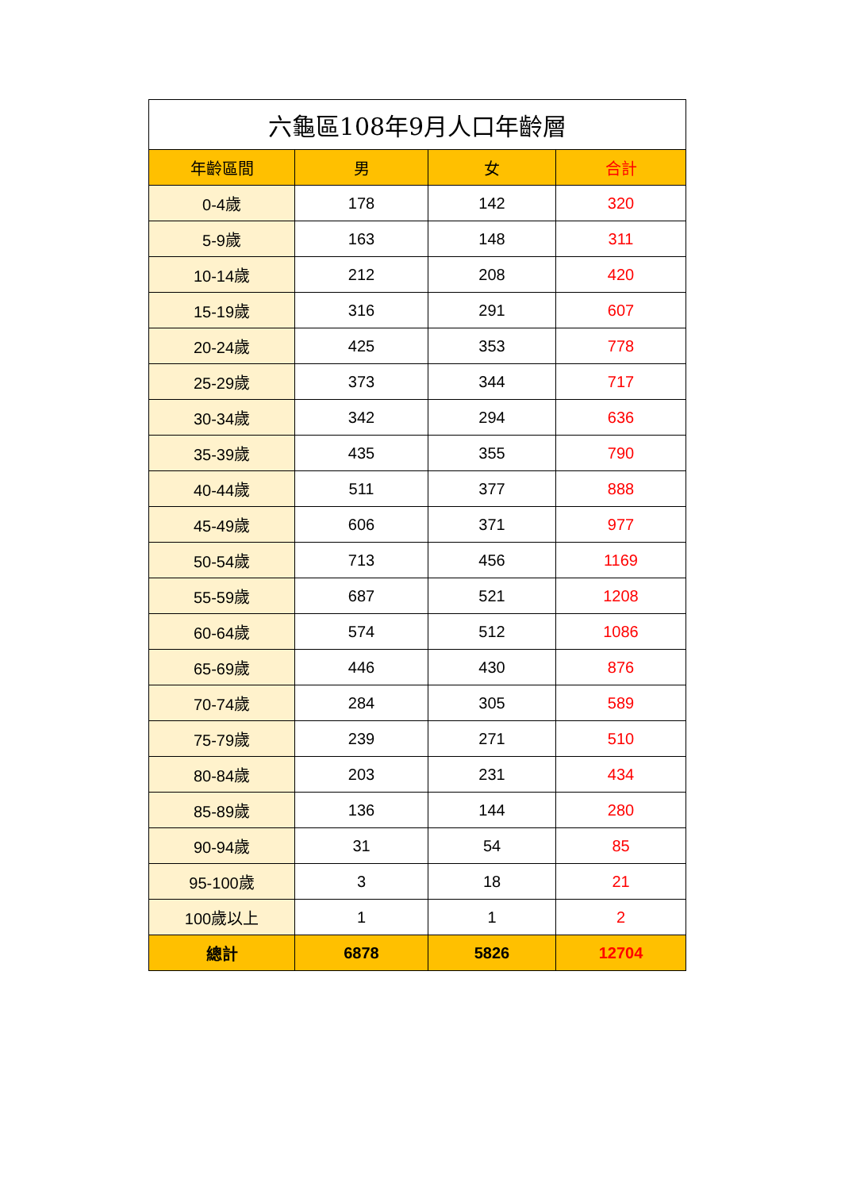| 六龜區108年9月人口年齡層 | | | |
| 年齡區間 | 男 | 女 | 合計 |
| 0-4歲 | 178 | 142 | 320 |
| 5-9歲 | 163 | 148 | 311 |
| 10-14歲 | 212 | 208 | 420 |
| 15-19歲 | 316 | 291 | 607 |
| 20-24歲 | 425 | 353 | 778 |
| 25-29歲 | 373 | 344 | 717 |
| 30-34歲 | 342 | 294 | 636 |
| 35-39歲 | 435 | 355 | 790 |
| 40-44歲 | 511 | 377 | 888 |
| 45-49歲 | 606 | 371 | 977 |
| 50-54歲 | 713 | 456 | 1169 |
| 55-59歲 | 687 | 521 | 1208 |
| 60-64歲 | 574 | 512 | 1086 |
| 65-69歲 | 446 | 430 | 876 |
| 70-74歲 | 284 | 305 | 589 |
| 75-79歲 | 239 | 271 | 510 |
| 80-84歲 | 203 | 231 | 434 |
| 85-89歲 | 136 | 144 | 280 |
| 90-94歲 | 31 | 54 | 85 |
| 95-100歲 | 3 | 18 | 21 |
| 100歲以上 | 1 | 1 | 2 |
| 總計 | 6878 | 5826 | 12704 |